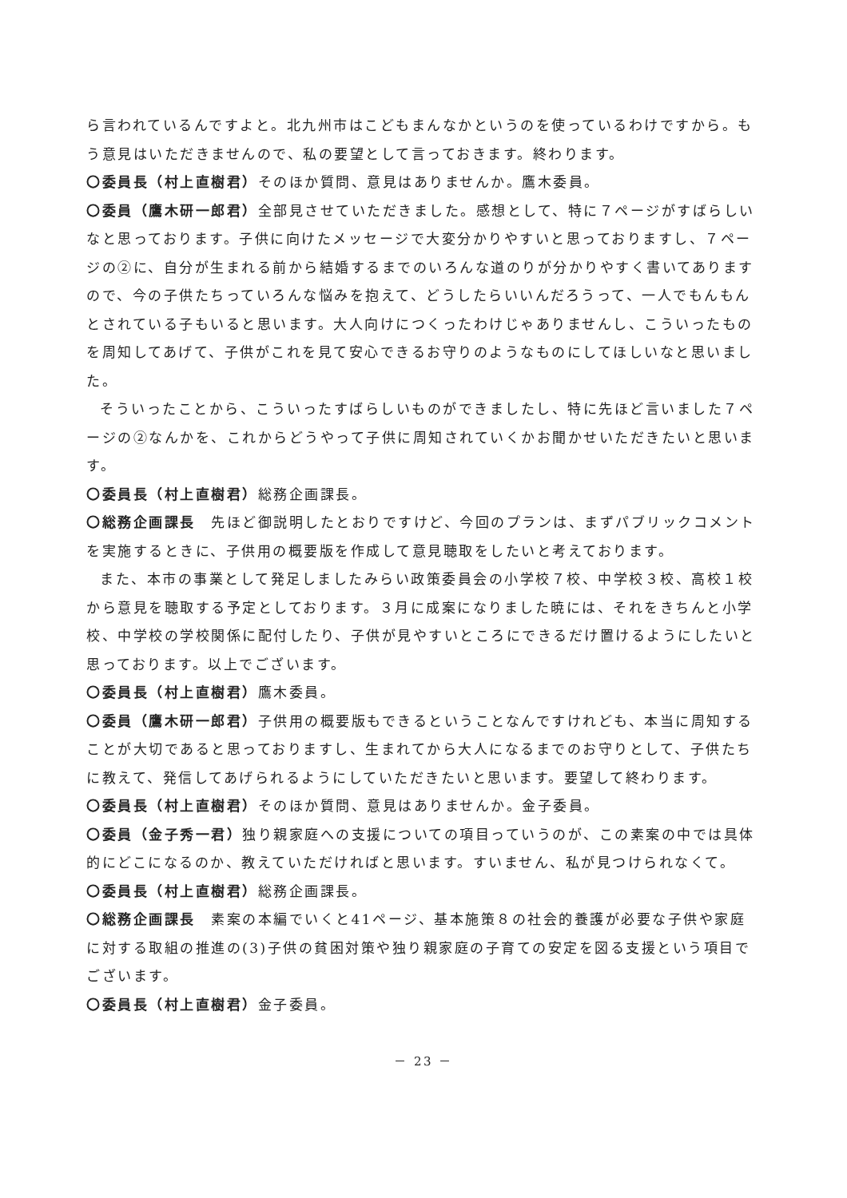ら言われているんですよと。北九州市はこどもまんなかというのを使っているわけですから。もう意見はいただきませんので、私の要望として言っておきます。終わります。
〇委員長（村上直樹君）そのほか質問、意見はありませんか。鷹木委員。
〇委員（鷹木研一郎君）全部見させていただきました。感想として、特に７ページがすばらしいなと思っております。子供に向けたメッセージで大変分かりやすいと思っておりますし、７ページの②に、自分が生まれる前から結婚するまでのいろんな道のりが分かりやすく書いてありますので、今の子供たちっていろんな悩みを抱えて、どうしたらいいんだろうって、一人でもんもんとされている子もいると思います。大人向けにつくったわけじゃありませんし、こういったものを周知してあげて、子供がこれを見て安心できるお守りのようなものにしてほしいなと思いました。
そういったことから、こういったすばらしいものができましたし、特に先ほど言いました７ページの②なんかを、これからどうやって子供に周知されていくかお聞かせいただきたいと思います。
〇委員長（村上直樹君）総務企画課長。
〇総務企画課長　先ほど御説明したとおりですけど、今回のプランは、まずパブリックコメントを実施するときに、子供用の概要版を作成して意見聴取をしたいと考えております。
また、本市の事業として発足しましたみらい政策委員会の小学校７校、中学校３校、高校１校から意見を聴取する予定としております。３月に成案になりました暁には、それをきちんと小学校、中学校の学校関係に配付したり、子供が見やすいところにできるだけ置けるようにしたいと思っております。以上でございます。
〇委員長（村上直樹君）鷹木委員。
〇委員（鷹木研一郎君）子供用の概要版もできるということなんですけれども、本当に周知することが大切であると思っておりますし、生まれてから大人になるまでのお守りとして、子供たちに教えて、発信してあげられるようにしていただきたいと思います。要望して終わります。
〇委員長（村上直樹君）そのほか質問、意見はありませんか。金子委員。
〇委員（金子秀一君）独り親家庭への支援についての項目っていうのが、この素案の中では具体的にどこになるのか、教えていただければと思います。すいません、私が見つけられなくて。
〇委員長（村上直樹君）総務企画課長。
〇総務企画課長　素案の本編でいくと41ページ、基本施策８の社会的養護が必要な子供や家庭に対する取組の推進の(3)子供の貧困対策や独り親家庭の子育ての安定を図る支援という項目でございます。
〇委員長（村上直樹君）金子委員。
－ 23 －